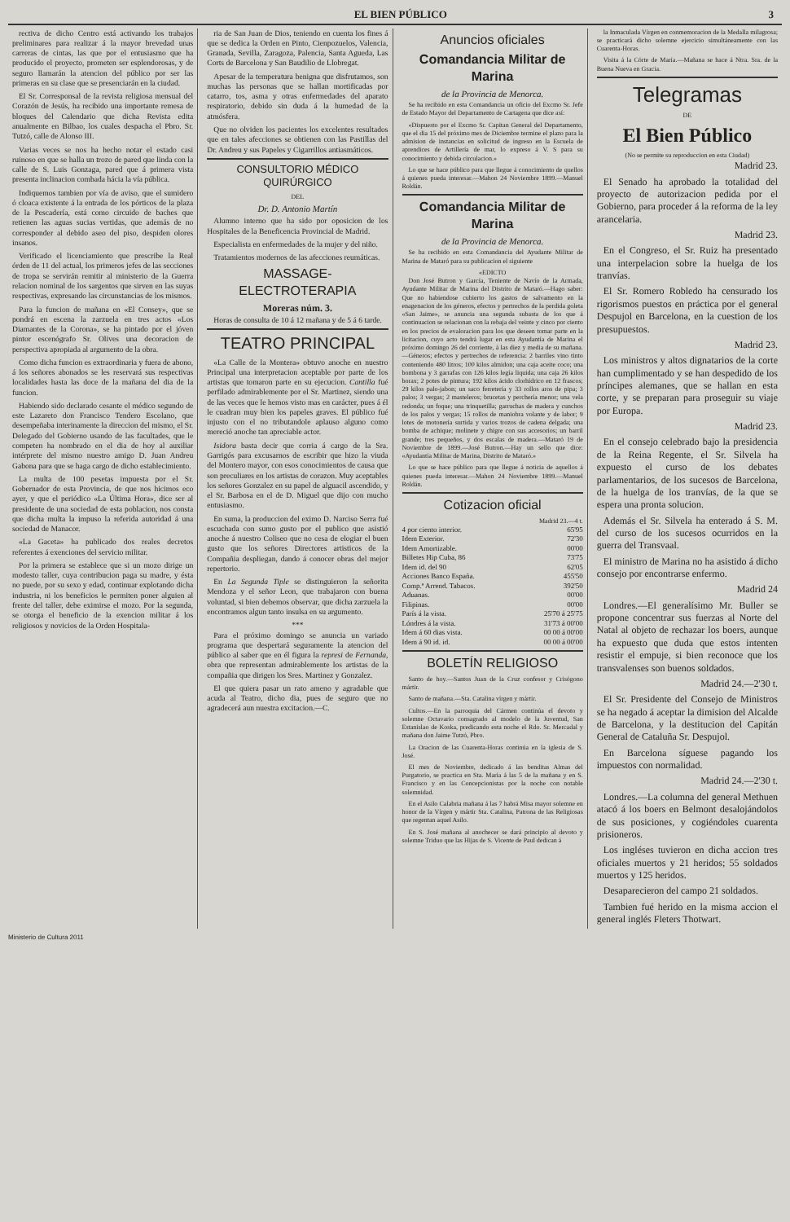EL BIEN PÚBLICO 3
rectiva de dicho Centro está activando los trabajos preliminares para realizar á la mayor brevedad unas carreras de cintas, las que por el entusiasmo que ha producido el proyecto, prometen ser esplendorosas, y de seguro llamarán la atencion del público por ser las primeras en su clase que se presenciarán en la ciudad.
El Sr. Corresponsal de la revista religiosa mensual del Corazón de Jesús, ha recibido una importante remesa de bloques del Calendario que dicha Revista edita anualmente en Bilbao, los cuales despacha el Pbro. Sr. Tutzó, calle de Alonso III.
Varias veces se nos ha hecho notar el estado casi ruinoso en que se halla un trozo de pared que linda con la calle de S. Luis Gonzaga, pared que á primera vista presenta inclinacion combada hácia la vía pública.
Indiquemos tambien por vía de aviso, que el sumidero ó cloaca existente á la entrada de los pórticos de la plaza de la Pescadería, está como circuido de baches que retienen las aguas sucias vertidas, que además de no corresponder al debido aseo del piso, despiden olores insanos.
Verificado el licenciamiento que prescribe la Real órden de 11 del actual, los primeros jefes de las secciones de tropa se servirán remitir al ministerio de la Guerra relacion nominal de los sargentos que sirven en las suyas respectivas, expresando las circunstancias de los mismos.
Para la funcion de mañana en «El Consey», que se pondrá en escena la zarzuela en tres actos «Los Diamantes de la Corona», se ha pintado por el jóven pintor escenógrafo Sr. Olives una decoracion de perspectiva apropiada al argumento de la obra.
Como dicha funcion es extraordinaria y fuera de abono, á los señores abonados se les reservará sus respectivas localidades hasta las doce de la mañana del dia de la funcion.
Habiendo sido declarado cesante el médico segundo de este Lazareto don Francisco Tendero Escolano, que desempeñaba interinamente la direccion del mismo, el Sr. Delegado del Gobierno usando de las facultades, que le competen ha nombrado en el dia de hoy al auxiliar intérprete del mismo nuestro amigo D. Juan Andreu Gabona para que se haga cargo de dicho establecimiento.
La multa de 100 pesetas impuesta por el Sr. Gobernador de esta Provincia, de que nos hicimos eco ayer, y que el periódico «La Última Hora», dice ser al presidente de una sociedad de esta poblacion, nos consta que dicha multa la impuso la referida autoridad á una sociedad de Manacor.
«La Gaceta» ha publicado dos reales decretos referentes á exenciones del servicio militar.
Por la primera se establece que si un mozo dirige un modesto taller, cuya contribucion paga su madre, y ésta no puede, por su sexo y edad, continuar explotando dicha industria, ni los beneficios le permiten poner alguien al frente del taller, debe eximirse el mozo. Por la segunda, se otorga el beneficio de la exencion militar á los religiosos y novicios de la Orden Hospitala-
ria de San Juan de Dios, teniendo en cuenta los fines á que se dedica la Orden en Pinto, Cienpozuelos, Valencia, Granada, Sevilla, Zaragoza, Palencia, Santa Agueda, Las Corts de Barcelona y San Baudilio de Llobregat.
Apesar de la temperatura benigna que disfrutamos, son muchas las personas que se hallan mortificadas por catarro, tos, asma y otras enfermedades del aparato respiratorio, debido sin duda á la humedad de la atmósfera.
Que no olviden los pacientes los excelentes resultados que en tales afecciones se obtienen con las Pastillas del Dr. Andreu y sus Papeles y Cigarrillos antiasmáticos.
CONSULTORIO MÉDICO QUIRÚRGICO
DEL
Dr. D. Antonio Martín
Alumno interno que ha sido por oposicion de los Hospitales de la Beneficencia Provincial de Madrid.
Especialista en enfermedades de la mujer y del niño.
Tratamientos modernos de las afecciones reumáticas.
MASSAGE-ELECTROTERAPIA
Moreras núm. 3.
Horas de consulta de 10 á 12 mañana y de 5 á 6 tarde.
TEATRO PRINCIPAL
«La Calle de la Montera» obtuvo anoche en nuestro Principal una interpretacion aceptable por parte de los artistas que tomaron parte en su ejecucion. Cantilla fué perfilado admirablemente por el Sr. Martinez, siendo una de las veces que le hemos visto mas en carácter, pues á él le cuadran muy bien los papeles graves. El público fué injusto con el no tributandole aplauso alguno como mereció anoche tan apreciable actor.
Isidora basta decir que corria á cargo de la Sra. Garrigós para excusarnos de escribir que hizo la viuda del Montero mayor, con esos conocimientos de causa que son preculiares en los artistas de corazon. Muy aceptables los señores Gonzalez en su papel de alguacil ascendido, y el Sr. Barbosa en el de D. Miguel que dijo con mucho entusiasmo.
En suma, la produccion del eximo D. Narciso Serra fué escuchada con sumo gusto por el publico que asistió anoche á nuestro Coliseo que no cesa de elogiar el buen gusto que los señores Directores artisticos de la Compañia despliegan, dando á conocer obras del mejor repertorio.
En La Segunda Tiple se distinguieron la señorita Mendoza y el señor Leon, que trabajaron con buena voluntad, si bien debemos observar, que dicha zarzuela la encontramos algun tanto insulsa en su argumento.
***
Para el próximo domingo se anuncia un variado programa que despertará seguramente la atencion del público al saber que en él figura la represi de Fernanda, obra que representan admirablemente los artistas de la compañia que dirigen los Sres. Martinez y Gonzalez.
El que quiera pasar un rato ameno y agradable que acuda al Teatro, dicho dia, pues de seguro que no agradecerá aun nuestra excitacion.—C.
Anuncios oficiales
Comandancia Militar de Marina
de la Provincia de Menorca.
Se ha recibido en esta Comandancia un oficio del Excmo Sr. Jefe de Estado Mayor del Departamento de Cartagena que dice así:
«Dispuesto por el Excmo Sr. Capitan General del Departamento, que el dia 15 del próximo mes de Diciembre termine el plazo para la admision de instancias en solicitud de ingreso en la Escuela de aprendices de Artillería de mar, lo expreso á V. S para su conocimiento y debida circulacion.»
Lo que se hace público para que llegue á conocimiento de quellos á quienes pueda interesar.—Mahon 24 Noviembre 1899.—Manuel Roldán.
Comandancia Militar de Marina
de la Provincia de Menorca.
Se ha recibido en esta Comandancia del Ayudante Militar de Marina de Mataró para su publicacion el siguiente
«EDICTO
Don José Butron y García, Teniente de Navío de la Armada, Ayudante Militar de Marina del Distrito de Mataró.—Hago saber: Que no habiendose cubierto los gastos de salvamento en la enagenacion de los géneros, efectos y pertrechos de la perdida goleta «San Jaime», se anuncia una segunda subasta de los que á continuacion se relacionan con la rebaja del veinte y cinco por ciento en los precios de evaloracion para los que deseen tomar parte en la licitacion, cuyo acto tendrá lugar en esta Ayudantía de Marina el próximo domingo 26 del corriente, á las diez y media de su mañana.—Géneros; efectos y pertrechos de referencia: 2 barriles vino tinto conteniendo 480 litros; 100 kilos almidon; una caja aceite coco; una bombona y 3 garrafas con 126 kilos legía liquida; una caja 26 kilos borax; 2 potes de pintura; 192 kilos ácido clorhídrico en 12 frascos; 29 kilos palo-jabon; un saco ferretería y 33 rollos aros de pipa; 3 palos; 3 vergas; 2 masteleros; brucetas y perchería menor; una vela redonda; un foque; una trinquetilla; garruchas de madera y cunchos de los palos y vergas; 15 rollos de maniobra volante y de labor; 9 lotes de motonería surtida y varios trozos de cadena delgada; una bomba de achique; molinete y chigre con sus accesorios; un barril grande; tres pequeños, y dos escalas de madera.—Mataró 19 de Noviembre de 1899.—José Butron.—Hay un sello que dice: «Ayudantía Militar de Marina, Distrito de Mataró.»
Lo que se hace público para que llegue á noticia de aquellos á quienes pueda interesar.—Mahon 24 Noviembre 1899.—Manuel Roldán.
Cotizacion oficial
Madrid 23.—4 t.
| 4 por ciento interior. | 65'95 |
| Idem Exterior. | 72'30 |
| Idem Amortizable. | 00'00 |
| Billetes Hip Cuba, 86 | 73'75 |
| Idem id. del 90 | 62'05 |
| Acciones Banco España. | 455'50 |
| Comp.ª Arrend. Tabacos. | 392'50 |
| Aduanas. | 00'00 |
| Filipinas. | 00'00 |
| París á la vista. | 25'70 á 25'75 |
| Lóndres á la vista. | 31'73 á 00'00 |
| Idem á 60 dias vista. | 00 00 á 00'00 |
| Idem á 90 id. id. | 00 00 á 00'00 |
BOLETÍN RELIGIOSO
Santo de hoy.—Santos Juan de la Cruz confesor y Crisógono mártir.
Santo de mañana.—Sta. Catalina vírgen y mártir.
Cultos.—En la parroquia del Cármen continúa el devoto y solemne Octavario consagrado al modelo de la Juventud, San Estanislao de Koska, predicando esta noche el Rdo. Sr. Mercadal y mañana don Jaime Tutzó, Pbro.
La Oracion de las Cuarenta-Horas continúa en la iglesia de S. José.
El mes de Noviembre, dedicado á las benditas Almas del Purgatorio, se practica en Sta. María á las 5 de la mañana y en S. Francisco y en las Concepcionistas por la noche con notable solemnidad.
En el Asilo Calabria mañana á las 7 habrá Misa mayor solemne en honor de la Vírgen y mártir Sta. Catalina, Patrona de las Religiosas que regentan aquel Asilo.
En S. José mañana al anochecer se dará principio al devoto y solemne Triduo que las Hijas de S. Vicente de Paul dedican á
la Inmaculada Vírgen en conmemoracion de la Medalla milagrosa; se practicará dicho solemne ejercicio simultáneamente con las Cuarenta-Horas.
Visita á la Córte de María.—Mañana se hace á Ntra. Sra. de la Buena Nueva en Gracia.
Telegramas
DE
El Bien Público
(No se permite su reproduccion en esta Ciudad)
Madrid 23.
El Senado ha aprobado la totalidad del proyecto de autorizacion pedida por el Gobierno, para proceder á la reforma de la ley arancelaria.
Madrid 23.
En el Congreso, el Sr. Ruiz ha presentado una interpelacion sobre la huelga de los tranvías.
El Sr. Romero Robledo ha censurado los rigorismos puestos en práctica por el general Despujol en Barcelona, en la cuestion de los presupuestos.
Madrid 23.
Los ministros y altos dignatarios de la corte han cumplimentado y se han despedido de los príncipes alemanes, que se hallan en esta corte, y se preparan para proseguir su viaje por Europa.
Madrid 23.
En el consejo celebrado bajo la presidencia de la Reina Regente, el Sr. Silvela ha expuesto el curso de los debates parlamentarios, de los sucesos de Barcelona, de la huelga de los tranvías, de la que se espera una pronta solucion.
Además el Sr. Silvela ha enterado á S. M. del curso de los sucesos ocurridos en la guerra del Transvaal.
El ministro de Marina no ha asistido á dicho consejo por encontrarse enfermo.
Madrid 24
Londres.—El generalísimo Mr. Buller se propone concentrar sus fuerzas al Norte del Natal al objeto de rechazar los boers, aunque ha expuesto que duda que estos intenten resistir el empuje, si bien reconoce que los transvalenses son buenos soldados.
Madrid 24.—2'30 t.
El Sr. Presidente del Consejo de Ministros se ha negado á aceptar la dimision del Alcalde de Barcelona, y la destitucion del Capitán General de Cataluña Sr. Despujol.
En Barcelona síguese pagando los impuestos con normalidad.
Madrid 24.—2'30 t.
Londres.—La columna del general Methuen atacó á los boers en Belmont desalojándolos de sus posiciones, y cogiéndoles cuarenta prisioneros.
Los ingléses tuvieron en dicha accion tres oficiales muertos y 21 heridos; 55 soldados muertos y 125 heridos.
Desaparecieron del campo 21 soldados.
Tambien fué herido en la misma accion el general inglés Fleters Thotwart.
Ministerio de Cultura 2011